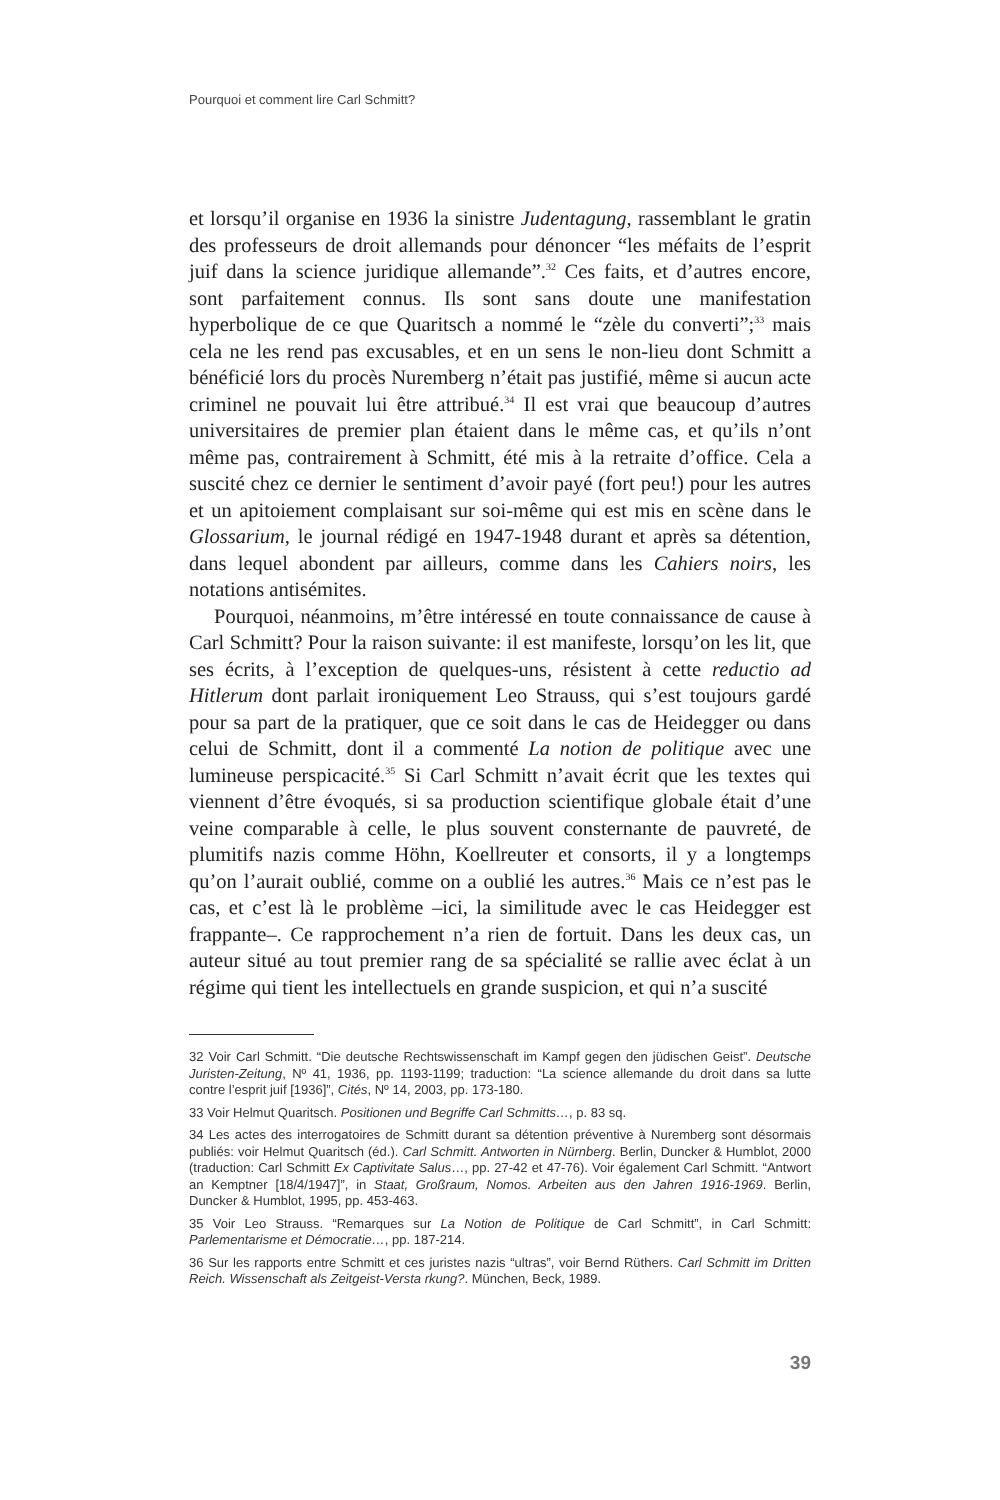Pourquoi et comment lire Carl Schmitt?
et lorsqu’il organise en 1936 la sinistre Judentagung, rassemblant le gratin des professeurs de droit allemands pour dénoncer “les méfaits de l’esprit juif dans la science juridique allemande”.<sup>32</sup> Ces faits, et d’autres encore, sont parfaitement connus. Ils sont sans doute une manifestation hyperbolique de ce que Quaritsch a nommé le “zèle du converti”;<sup>33</sup> mais cela ne les rend pas excusables, et en un sens le non-lieu dont Schmitt a bénéficié lors du procès Nuremberg n’était pas justifié, même si aucun acte criminel ne pouvait lui être attribué.<sup>34</sup> Il est vrai que beaucoup d’autres universitaires de premier plan étaient dans le même cas, et qu’ils n’ont même pas, contrairement à Schmitt, été mis à la retraite d’office. Cela a suscité chez ce dernier le sentiment d’avoir payé (fort peu!) pour les autres et un apitoiement complaisant sur soi-même qui est mis en scène dans le Glossarium, le journal rédigé en 1947-1948 durant et après sa détention, dans lequel abondent par ailleurs, comme dans les Cahiers noirs, les notations antisémites.
Pourquoi, néanmoins, m’être intéressé en toute connaissance de cause à Carl Schmitt? Pour la raison suivante: il est manifeste, lorsqu’on les lit, que ses écrits, à l’exception de quelques-uns, résistent à cette reductio ad Hitlerum dont parlait ironiquement Leo Strauss, qui s’est toujours gardé pour sa part de la pratiquer, que ce soit dans le cas de Heidegger ou dans celui de Schmitt, dont il a commenté La notion de politique avec une lumineuse perspicacité.<sup>35</sup> Si Carl Schmitt n’avait écrit que les textes qui viennent d’être évoqués, si sa production scientifique globale était d’une veine comparable à celle, le plus souvent consternante de pauvreté, de plumitifs nazis comme Höhn, Koellreuter et consorts, il y a longtemps qu’on l’aurait oublié, comme on a oublié les autres.<sup>36</sup> Mais ce n’est pas le cas, et c’est là le problème –ici, la similitude avec le cas Heidegger est frappante–. Ce rapprochement n’a rien de fortuit. Dans les deux cas, un auteur situé au tout premier rang de sa spécialité se rallie avec éclat à un régime qui tient les intellectuels en grande suspicion, et qui n’a suscité
32 Voir Carl Schmitt. “Die deutsche Rechtswissenschaft im Kampf gegen den jüdischen Geist”. Deutsche Juristen-Zeitung, Nº 41, 1936, pp. 1193-1199; traduction: “La science allemande du droit dans sa lutte contre l’esprit juif [1936]”, Cités, Nº 14, 2003, pp. 173-180.
33 Voir Helmut Quaritsch. Positionen und Begriffe Carl Schmitts…, p. 83 sq.
34 Les actes des interrogatoires de Schmitt durant sa détention préventive à Nuremberg sont désormais publiés: voir Helmut Quaritsch (éd.). Carl Schmitt. Antworten in Nürnberg. Berlin, Duncker & Humblot, 2000 (traduction: Carl Schmitt Ex Captivitate Salus…, pp. 27-42 et 47-76). Voir également Carl Schmitt. “Antwort an Kemptner [18/4/1947]”, in Staat, Großraum, Nomos. Arbeiten aus den Jahren 1916-1969. Berlin, Duncker & Humblot, 1995, pp. 453-463.
35 Voir Leo Strauss. “Remarques sur La Notion de Politique de Carl Schmitt”, in Carl Schmitt: Parlementarisme et Démocratie…, pp. 187-214.
36 Sur les rapports entre Schmitt et ces juristes nazis “ultras”, voir Bernd Rüthers. Carl Schmitt im Dritten Reich. Wissenschaft als Zeitgeist-Versta rkung?. München, Beck, 1989.
39